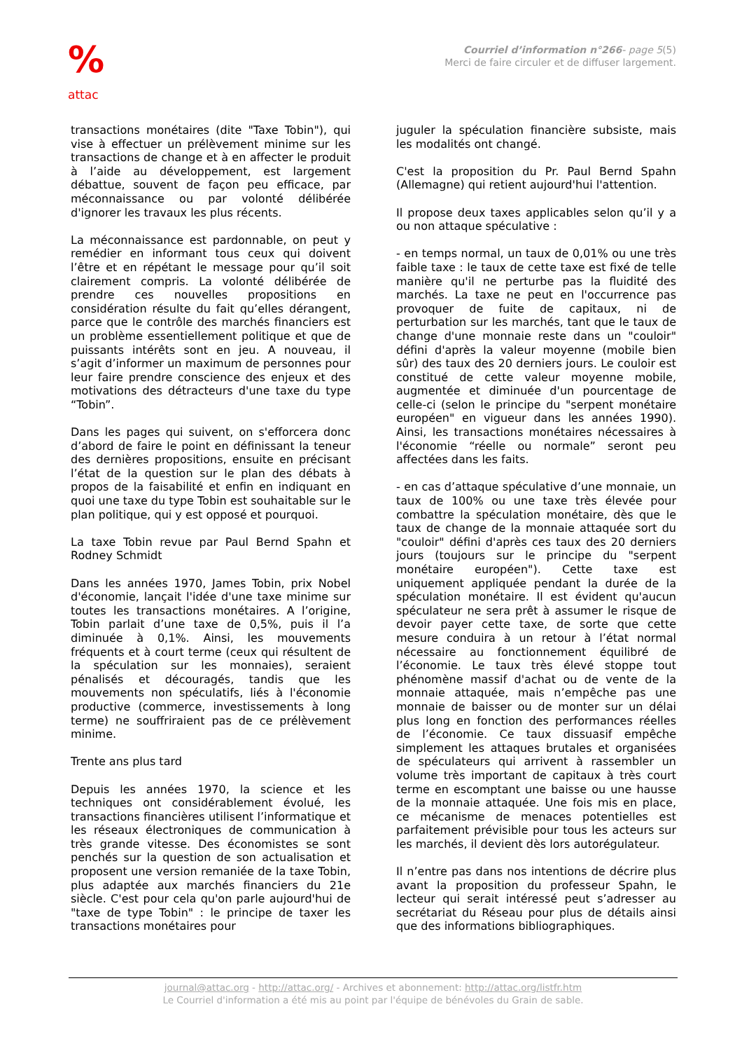%
attac
Courriel d’information n°266- page 5(5)
Merci de faire circuler et de diffuser largement.
transactions monétaires (dite "Taxe Tobin"), qui vise à effectuer un prélèvement minime sur les transactions de change et à en affecter le produit à l’aide au développement, est largement débattue, souvent de façon peu efficace, par méconnaissance ou par volonté délibérée d'ignorer les travaux les plus récents.
La méconnaissance est pardonnable, on peut y remédier en informant tous ceux qui doivent l’être et en répétant le message pour qu’il soit clairement compris. La volonté délibérée de prendre ces nouvelles propositions en considération résulte du fait qu’elles dérangent, parce que le contrôle des marchés financiers est un problème essentiellement politique et que de puissants intérêts sont en jeu. A nouveau, il s’agit d’informer un maximum de personnes pour leur faire prendre conscience des enjeux et des motivations des détracteurs d'une taxe du type “Tobin”.
Dans les pages qui suivent, on s'efforcera donc d’abord de faire le point en définissant la teneur des dernières propositions, ensuite en précisant l’état de la question sur le plan des débats à propos de la faisabilité et enfin en indiquant en quoi une taxe du type Tobin est souhaitable sur le plan politique, qui y est opposé et pourquoi.
La taxe Tobin revue par Paul Bernd Spahn et Rodney Schmidt
Dans les années 1970, James Tobin, prix Nobel d'économie, lançait l'idée d'une taxe minime sur toutes les transactions monétaires. A l’origine, Tobin parlait d’une taxe de 0,5%, puis il l’a diminuée à 0,1%. Ainsi, les mouvements fréquents et à court terme (ceux qui résultent de la spéculation sur les monnaies), seraient pénalisés et découragés, tandis que les mouvements non spéculatifs, liés à l'économie productive (commerce, investissements à long terme) ne souffriraient pas de ce prélèvement minime.
Trente ans plus tard
Depuis les années 1970, la science et les techniques ont considérablement évolué, les transactions financières utilisent l’informatique et les réseaux électroniques de communication à très grande vitesse. Des économistes se sont penchés sur la question de son actualisation et proposent une version remaniée de la taxe Tobin, plus adaptée aux marchés financiers du 21e siècle. C'est pour cela qu'on parle aujourd'hui de "taxe de type Tobin" : le principe de taxer les transactions monétaires pour
juguler la spéculation financière subsiste, mais les modalités ont changé.
C'est la proposition du Pr. Paul Bernd Spahn (Allemagne) qui retient aujourd'hui l'attention.
Il propose deux taxes applicables selon qu’il y a ou non attaque spéculative :
- en temps normal, un taux de 0,01% ou une très faible taxe : le taux de cette taxe est fixé de telle manière qu'il ne perturbe pas la fluidité des marchés. La taxe ne peut en l'occurrence pas provoquer de fuite de capitaux, ni de perturbation sur les marchés, tant que le taux de change d'une monnaie reste dans un "couloir" défini d'après la valeur moyenne (mobile bien sûr) des taux des 20 derniers jours. Le couloir est constitué de cette valeur moyenne mobile, augmentée et diminuée d'un pourcentage de celle-ci (selon le principe du "serpent monétaire européen" en vigueur dans les années 1990). Ainsi, les transactions monétaires nécessaires à l'économie “réelle ou normale” seront peu affectées dans les faits.
- en cas d’attaque spéculative d’une monnaie, un taux de 100% ou une taxe très élevée pour combattre la spéculation monétaire, dès que le taux de change de la monnaie attaquée sort du "couloir" défini d'après ces taux des 20 derniers jours (toujours sur le principe du "serpent monétaire européen"). Cette taxe est uniquement appliquée pendant la durée de la spéculation monétaire. Il est évident qu'aucun spéculateur ne sera prêt à assumer le risque de devoir payer cette taxe, de sorte que cette mesure conduira à un retour à l’état normal nécessaire au fonctionnement équilibré de l’économie. Le taux très élevé stoppe tout phénomène massif d'achat ou de vente de la monnaie attaquée, mais n’empêche pas une monnaie de baisser ou de monter sur un délai plus long en fonction des performances réelles de l’économie. Ce taux dissuasif empêche simplement les attaques brutales et organisées de spéculateurs qui arrivent à rassembler un volume très important de capitaux à très court terme en escomptant une baisse ou une hausse de la monnaie attaquée. Une fois mis en place, ce mécanisme de menaces potentielles est parfaitement prévisible pour tous les acteurs sur les marchés, il devient dès lors autorégulateur.
Il n’entre pas dans nos intentions de décrire plus avant la proposition du professeur Spahn, le lecteur qui serait intéressé peut s’adresser au secrétariat du Réseau pour plus de détails ainsi que des informations bibliographiques.
journal@attac.org - http://attac.org/ - Archives et abonnement: http://attac.org/listfr.htm
Le Courriel d'information a été mis au point par l'équipe de bénévoles du Grain de sable.